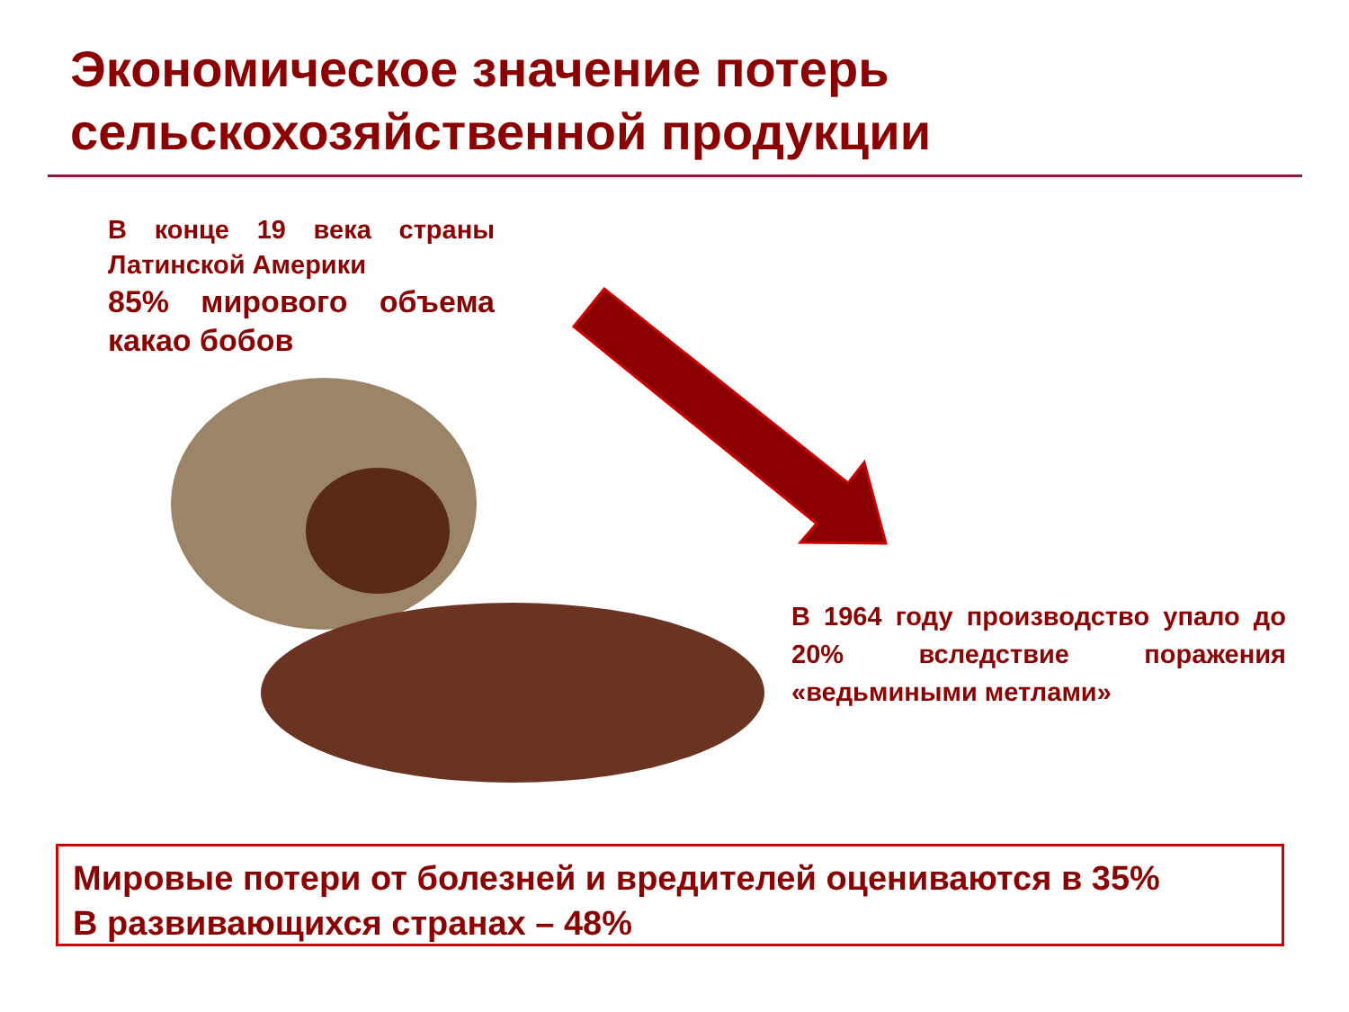Экономическое значение потерь
сельскохозяйственной продукции
В конце 19 века страны Латинской Америки
85% мирового объема какао бобов
В 1964 году производство упало до 20% вследствие поражения «ведьмиными метлами»
Мировые потери от болезней и вредителей оцениваются в 35%
В развивающихся странах – 48%